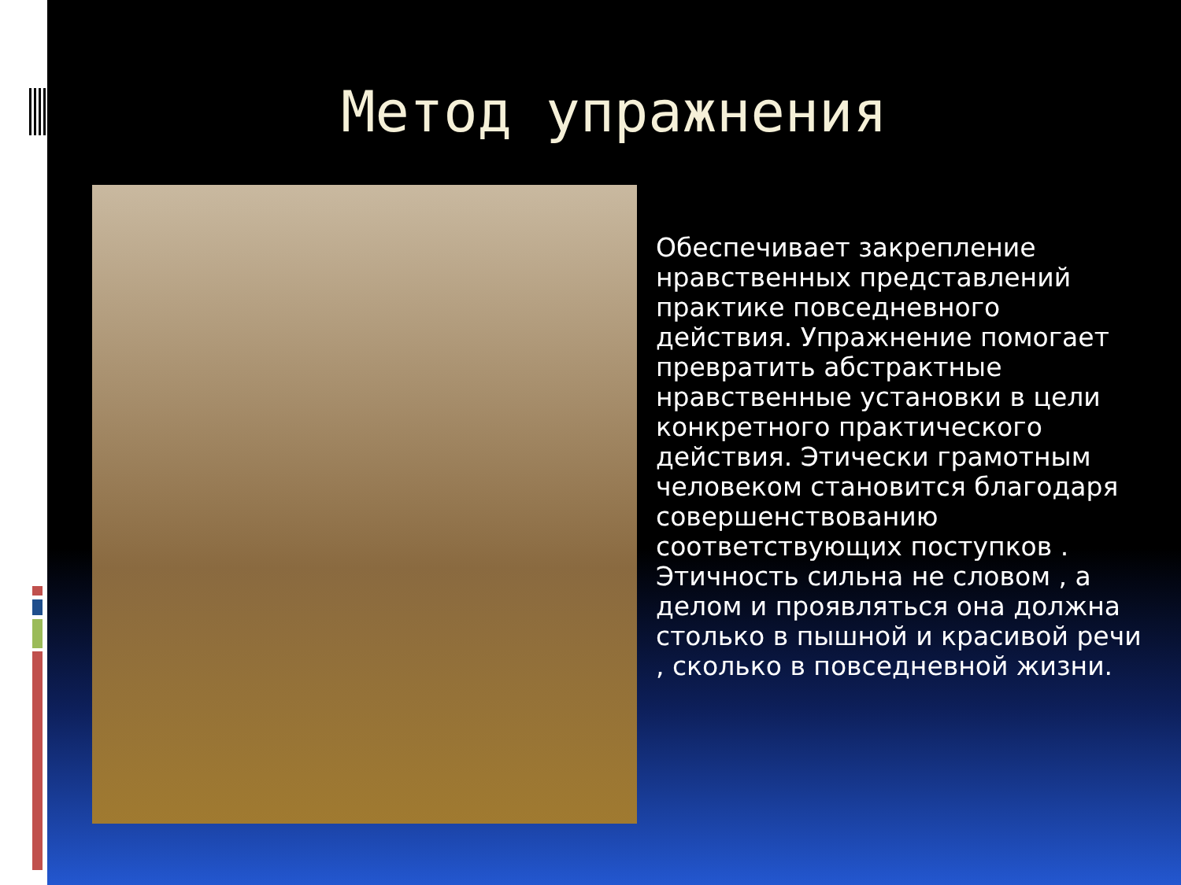Метод упражнения
Обеспечивает закрепление нравственных представлений практике повседневного действия. Упражнение помогает превратить абстрактные нравственные установки в цели конкретного практического действия. Этически грамотным человеком становится благодаря совершенствованию соответствующих поступков . Этичность сильна не словом , а делом и проявляться она должна столько в пышной и красивой речи , сколько в повседневной жизни.